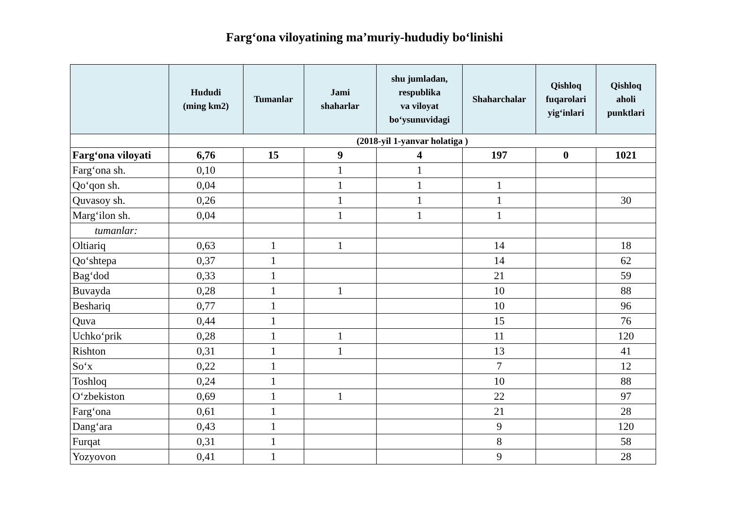Farg‘ona viloyatining ma’muriy-hududiy bo‘linishi
| | Hududi (ming km2) | Tumanlar | Jami shaharlar | shu jumladan, respublika va viloyat bo‘ysunuvidagi | Shaharchalar | Qishloq fuqarolari yig‘inlari | Qishloq aholi punktlari |
| --- | --- | --- | --- | --- | --- | --- | --- |
| | (2018-yil 1-yanvar holatiga ) | | | | | | |
| Farg‘ona viloyati | 6,76 | 15 | 9 | 4 | 197 | 0 | 1021 |
| Farg‘ona sh. | 0,10 | | 1 | 1 | | | |
| Qo‘qon sh. | 0,04 | | 1 | 1 | 1 | | |
| Quvasoy sh. | 0,26 | | 1 | 1 | 1 | | 30 |
| Marg‘ilon sh. | 0,04 | | 1 | 1 | 1 | | |
| tumanlar: | | | | | | | |
| Oltiariq | 0,63 | 1 | 1 | | 14 | | 18 |
| Qo‘shtepa | 0,37 | 1 | | | 14 | | 62 |
| Bag‘dod | 0,33 | 1 | | | 21 | | 59 |
| Buvayda | 0,28 | 1 | 1 | | 10 | | 88 |
| Beshariq | 0,77 | 1 | | | 10 | | 96 |
| Quva | 0,44 | 1 | | | 15 | | 76 |
| Uchko‘prik | 0,28 | 1 | 1 | | 11 | | 120 |
| Rishton | 0,31 | 1 | 1 | | 13 | | 41 |
| So‘x | 0,22 | 1 | | | 7 | | 12 |
| Toshloq | 0,24 | 1 | | | 10 | | 88 |
| O‘zbekiston | 0,69 | 1 | 1 | | 22 | | 97 |
| Farg‘ona | 0,61 | 1 | | | 21 | | 28 |
| Dang‘ara | 0,43 | 1 | | | 9 | | 120 |
| Furqat | 0,31 | 1 | | | 8 | | 58 |
| Yozyovon | 0,41 | 1 | | | 9 | | 28 |